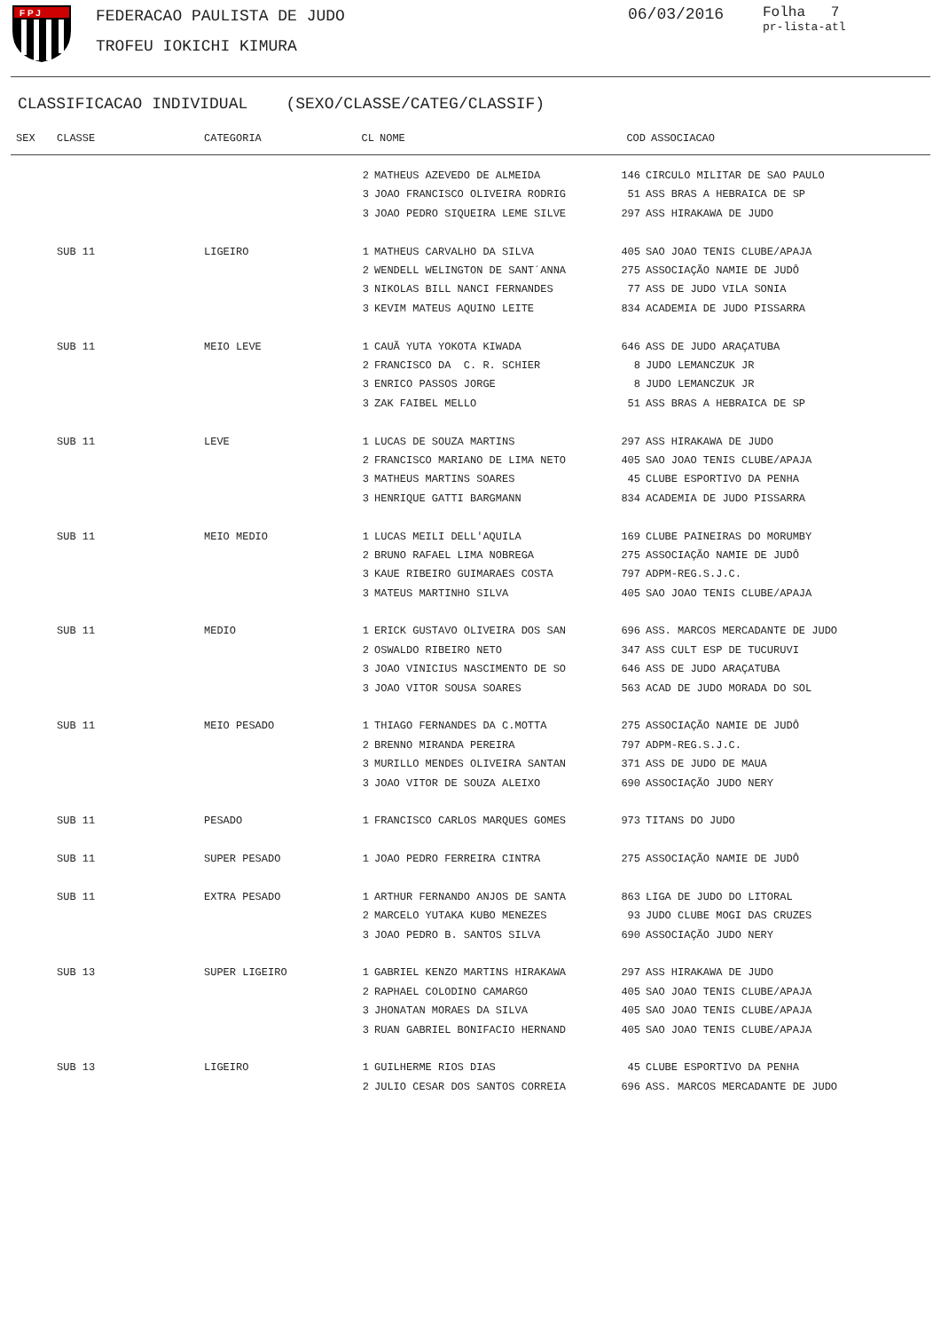F P J
FEDERACAO PAULISTA DE JUDO
TROFEU IOKICHI KIMURA
06/03/2016
Folha 7
pr-lista-atl
CLASSIFICACAO INDIVIDUAL (SEXO/CLASSE/CATEG/CLASSIF)
| SEX | CLASSE | CATEGORIA | CL | NOME | COD | ASSOCIACAO |
| --- | --- | --- | --- | --- | --- | --- |
| | | | 2 | MATHEUS AZEVEDO DE ALMEIDA | 146 | CIRCULO MILITAR DE SAO PAULO |
| | | | 3 | JOAO FRANCISCO OLIVEIRA RODRIG | 51 | ASS BRAS A HEBRAICA DE SP |
| | | | 3 | JOAO PEDRO SIQUEIRA LEME SILVE | 297 | ASS HIRAKAWA DE JUDO |
| | SUB 11 | LIGEIRO | 1 | MATHEUS CARVALHO DA SILVA | 405 | SAO JOAO TENIS CLUBE/APAJA |
| | | | 2 | WENDELL WELINGTON DE SANT´ANNA | 275 | ASSOCIAÇÃO NAMIE DE JUDÔ |
| | | | 3 | NIKOLAS BILL NANCI FERNANDES | 77 | ASS DE JUDO VILA SONIA |
| | | | 3 | KEVIM MATEUS AQUINO LEITE | 834 | ACADEMIA DE JUDO PISSARRA |
| | SUB 11 | MEIO LEVE | 1 | CAUÃ YUTA YOKOTA KIWADA | 646 | ASS DE JUDO ARAÇATUBA |
| | | | 2 | FRANCISCO DA C. R. SCHIER | 8 | JUDO LEMANCZUK JR |
| | | | 3 | ENRICO PASSOS JORGE | 8 | JUDO LEMANCZUK JR |
| | | | 3 | ZAK FAIBEL MELLO | 51 | ASS BRAS A HEBRAICA DE SP |
| | SUB 11 | LEVE | 1 | LUCAS DE SOUZA MARTINS | 297 | ASS HIRAKAWA DE JUDO |
| | | | 2 | FRANCISCO MARIANO DE LIMA NETO | 405 | SAO JOAO TENIS CLUBE/APAJA |
| | | | 3 | MATHEUS MARTINS SOARES | 45 | CLUBE ESPORTIVO DA PENHA |
| | | | 3 | HENRIQUE GATTI BARGMANN | 834 | ACADEMIA DE JUDO PISSARRA |
| | SUB 11 | MEIO MEDIO | 1 | LUCAS MEILI DELL'AQUILA | 169 | CLUBE PAINEIRAS DO MORUMBY |
| | | | 2 | BRUNO RAFAEL LIMA NOBREGA | 275 | ASSOCIAÇÃO NAMIE DE JUDÔ |
| | | | 3 | KAUE RIBEIRO GUIMARAES COSTA | 797 | ADPM-REG.S.J.C. |
| | | | 3 | MATEUS MARTINHO SILVA | 405 | SAO JOAO TENIS CLUBE/APAJA |
| | SUB 11 | MEDIO | 1 | ERICK GUSTAVO OLIVEIRA DOS SAN | 696 | ASS. MARCOS MERCADANTE DE JUDO |
| | | | 2 | OSWALDO RIBEIRO NETO | 347 | ASS CULT ESP DE TUCURUVI |
| | | | 3 | JOAO VINICIUS NASCIMENTO DE SO | 646 | ASS DE JUDO ARAÇATUBA |
| | | | 3 | JOAO VITOR SOUSA SOARES | 563 | ACAD DE JUDO MORADA DO SOL |
| | SUB 11 | MEIO PESADO | 1 | THIAGO FERNANDES DA C.MOTTA | 275 | ASSOCIAÇÃO NAMIE DE JUDÔ |
| | | | 2 | BRENNO MIRANDA PEREIRA | 797 | ADPM-REG.S.J.C. |
| | | | 3 | MURILLO MENDES OLIVEIRA SANTAN | 371 | ASS DE JUDO DE MAUA |
| | | | 3 | JOAO VITOR DE SOUZA ALEIXO | 690 | ASSOCIAÇÃO JUDO NERY |
| | SUB 11 | PESADO | 1 | FRANCISCO CARLOS MARQUES GOMES | 973 | TITANS DO JUDO |
| | SUB 11 | SUPER PESADO | 1 | JOAO PEDRO FERREIRA CINTRA | 275 | ASSOCIAÇÃO NAMIE DE JUDÔ |
| | SUB 11 | EXTRA PESADO | 1 | ARTHUR FERNANDO ANJOS DE SANTA | 863 | LIGA DE JUDO DO LITORAL |
| | | | 2 | MARCELO YUTAKA KUBO MENEZES | 93 | JUDO CLUBE MOGI DAS CRUZES |
| | | | 3 | JOAO PEDRO B. SANTOS SILVA | 690 | ASSOCIAÇÃO JUDO NERY |
| | SUB 13 | SUPER LIGEIRO | 1 | GABRIEL KENZO MARTINS HIRAKAWA | 297 | ASS HIRAKAWA DE JUDO |
| | | | 2 | RAPHAEL COLODINO CAMARGO | 405 | SAO JOAO TENIS CLUBE/APAJA |
| | | | 3 | JHONATAN MORAES DA SILVA | 405 | SAO JOAO TENIS CLUBE/APAJA |
| | | | 3 | RUAN GABRIEL BONIFACIO HERNAND | 405 | SAO JOAO TENIS CLUBE/APAJA |
| | SUB 13 | LIGEIRO | 1 | GUILHERME RIOS DIAS | 45 | CLUBE ESPORTIVO DA PENHA |
| | | | 2 | JULIO CESAR DOS SANTOS CORREIA | 696 | ASS. MARCOS MERCADANTE DE JUDO |